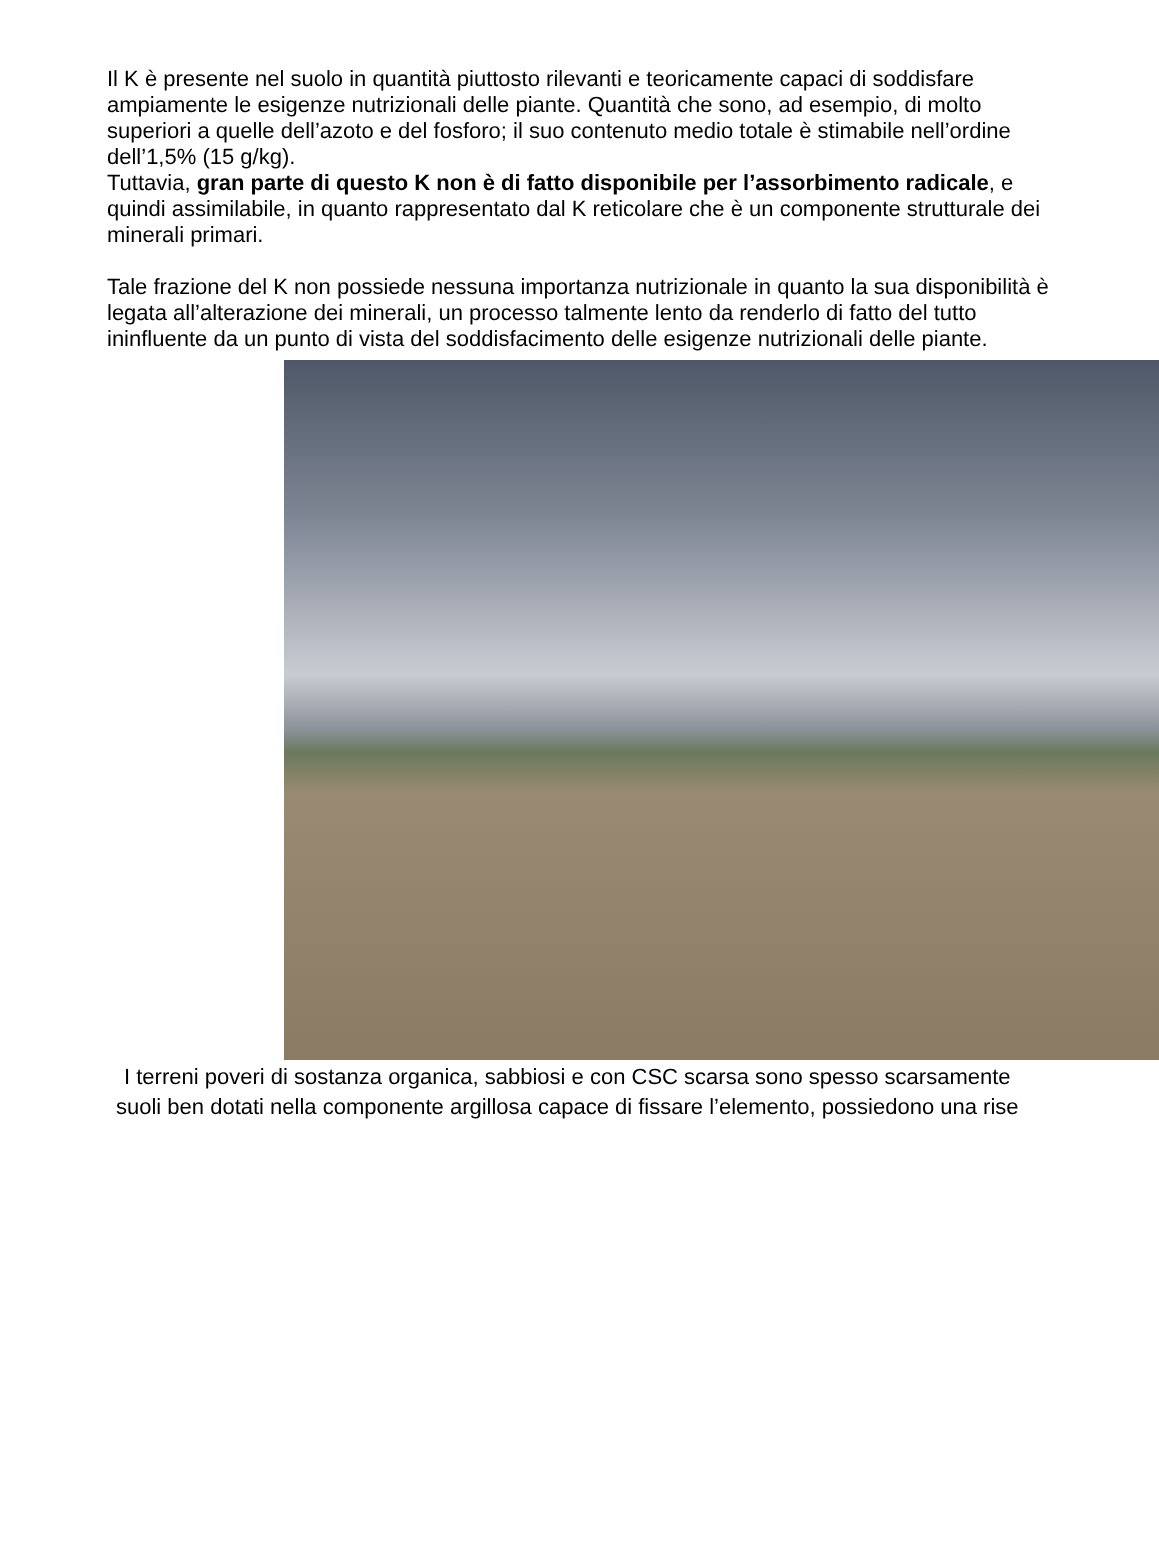Il K è presente nel suolo in quantità piuttosto rilevanti e teoricamente capaci di soddisfare ampiamente le esigenze nutrizionali delle piante. Quantità che sono, ad esempio, di molto superiori a quelle dell’azoto e del fosforo; il suo contenuto medio totale è stimabile nell’ordine dell’1,5% (15 g/kg).
Tuttavia, gran parte di questo K non è di fatto disponibile per l’assorbimento radicale, e quindi assimilabile, in quanto rappresentato dal K reticolare che è un componente strutturale dei minerali primari.
Tale frazione del K non possiede nessuna importanza nutrizionale in quanto la sua disponibilità è legata all’alterazione dei minerali, un processo talmente lento da renderlo di fatto del tutto ininfluente da un punto di vista del soddisfacimento delle esigenze nutrizionali delle piante.
I terreni poveri di sostanza organica, sabbiosi e con CSC scarsa sono spesso scarsamente
suoli ben dotati nella componente argillosa capace di fissare l’elemento, possiedono una rise